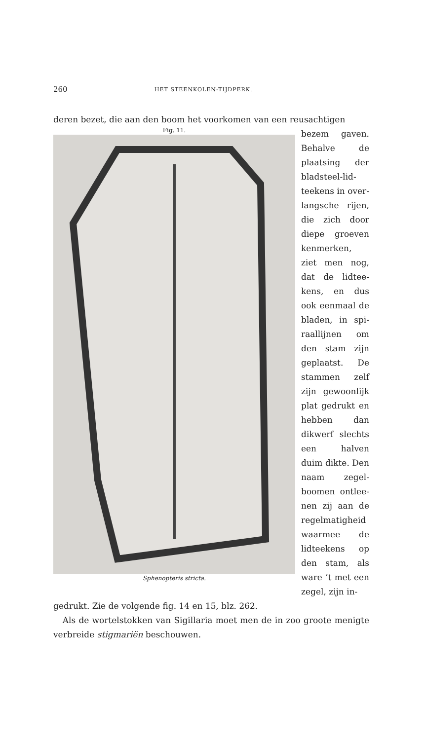260 HET STEENKOLEN-TIJDPERK.
deren bezet, die aan den boom het voorkomen van een reusachtigen
Fig. 11.
Sphenopteris stricta.
bezem gaven. Behalve de plaatsing der bladsteel-lid­teekens in over­langsche rijen, die zich door diepe groeven kenmerken, ziet men nog, dat de lidtee­kens, en dus ook eenmaal de bladen, in spi­raallijnen om den stam zijn geplaatst. De stammen zelf zijn gewoonlijk plat gedrukt en hebben dan dik­werf slechts een halven duim dikte. Den naam zegel­boomen ontlee­nen zij aan de regelmatigheid waarmee de lidteekens op den stam, als ware ’t met een zegel, zijn in-
gedrukt. Zie de volgende fig. 14 en 15, blz. 262.
Als de wortelstokken van Sigillaria moet men de in zoo groote menigte verbreide stigmariën beschouwen.